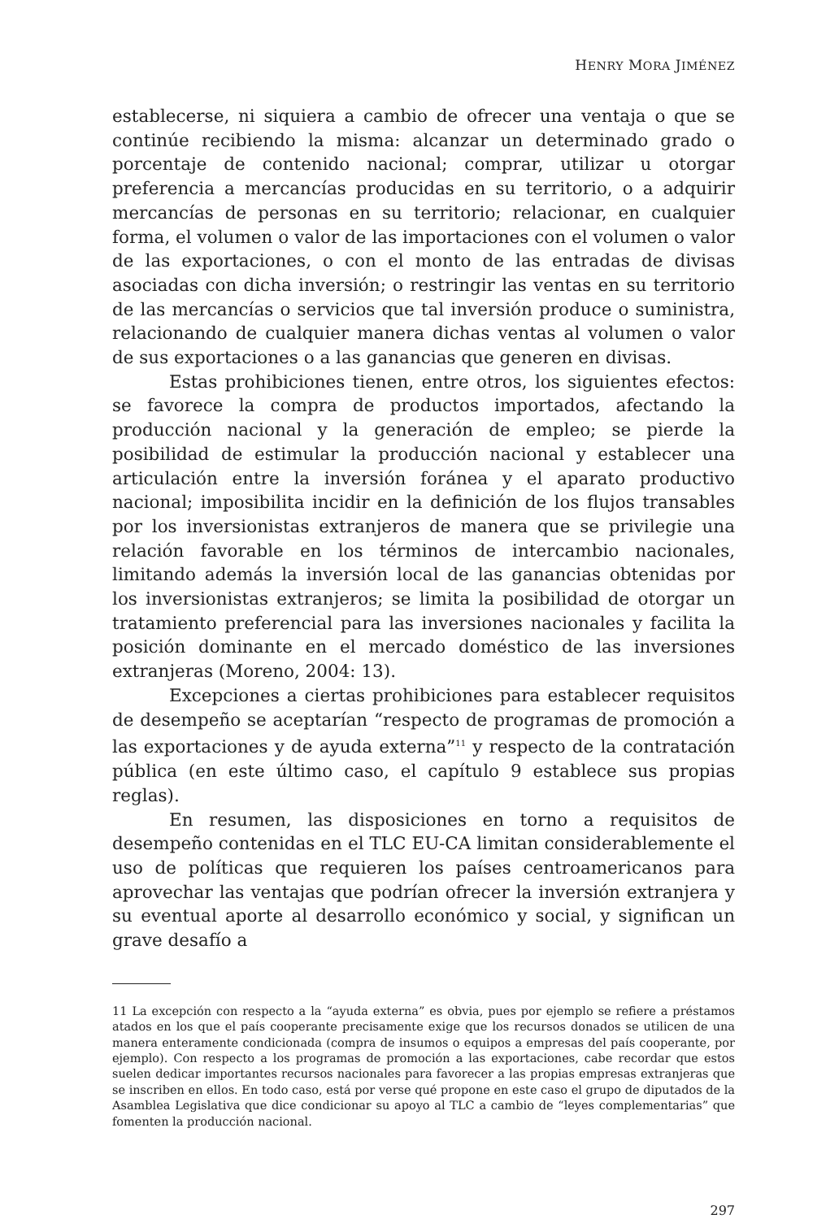HENRY MORA JIMÉNEZ
establecerse, ni siquiera a cambio de ofrecer una ventaja o que se continúe recibiendo la misma: alcanzar un determinado grado o porcentaje de contenido nacional; comprar, utilizar u otorgar preferencia a mercancías producidas en su territorio, o a adquirir mercancías de personas en su territorio; relacionar, en cualquier forma, el volumen o valor de las importaciones con el volumen o valor de las exportaciones, o con el monto de las entradas de divisas asociadas con dicha inversión; o restringir las ventas en su territorio de las mercancías o servicios que tal inversión produce o suministra, relacionando de cualquier manera dichas ventas al volumen o valor de sus exportaciones o a las ganancias que generen en divisas.
Estas prohibiciones tienen, entre otros, los siguientes efectos: se favorece la compra de productos importados, afectando la producción nacional y la generación de empleo; se pierde la posibilidad de estimular la producción nacional y establecer una articulación entre la inversión foránea y el aparato productivo nacional; imposibilita incidir en la definición de los flujos transables por los inversionistas extranjeros de manera que se privilegie una relación favorable en los términos de intercambio nacionales, limitando además la inversión local de las ganancias obtenidas por los inversionistas extranjeros; se limita la posibilidad de otorgar un tratamiento preferencial para las inversiones nacionales y facilita la posición dominante en el mercado doméstico de las inversiones extranjeras (Moreno, 2004: 13).
Excepciones a ciertas prohibiciones para establecer requisitos de desempeño se aceptarían “respecto de programas de promoción a las exportaciones y de ayuda externa”<sup>11</sup> y respecto de la contratación pública (en este último caso, el capítulo 9 establece sus propias reglas).
En resumen, las disposiciones en torno a requisitos de desempeño contenidas en el TLC EU-CA limitan considerablemente el uso de políticas que requieren los países centroamericanos para aprovechar las ventajas que podrían ofrecer la inversión extranjera y su eventual aporte al desarrollo económico y social, y significan un grave desafío a
11 La excepción con respecto a la “ayuda externa” es obvia, pues por ejemplo se refiere a préstamos atados en los que el país cooperante precisamente exige que los recursos donados se utilicen de una manera enteramente condicionada (compra de insumos o equipos a empresas del país cooperante, por ejemplo). Con respecto a los programas de promoción a las exportaciones, cabe recordar que estos suelen dedicar importantes recursos nacionales para favorecer a las propias empresas extranjeras que se inscriben en ellos. En todo caso, está por verse qué propone en este caso el grupo de diputados de la Asamblea Legislativa que dice condicionar su apoyo al TLC a cambio de “leyes complementarias” que fomenten la producción nacional.
297